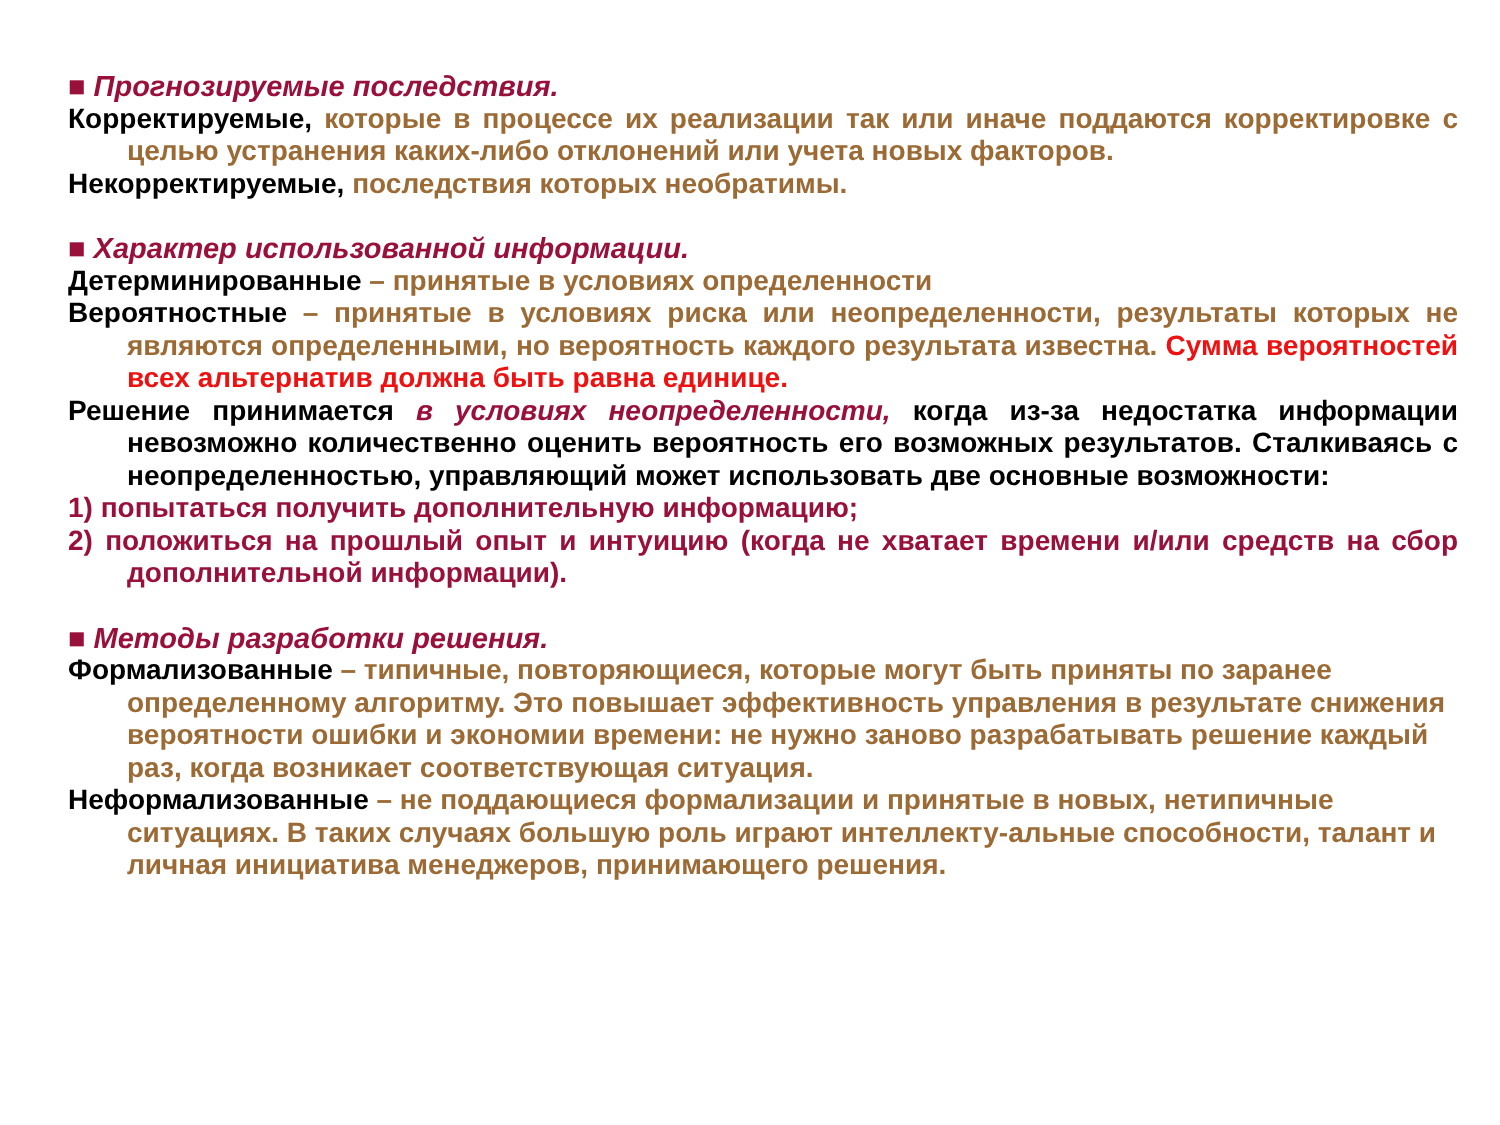■ Прогнозируемые последствия.
Корректируемые, которые в процессе их реализации так или иначе поддаются корректировке с целью устранения каких-либо отклонений или учета новых факторов.
Некорректируемые, последствия которых необратимы.
■ Характер использованной информации.
Детерминированные – принятые в условиях определенности
Вероятностные – принятые в условиях риска или неопределенности, результаты которых не являются определенными, но вероятность каждого результата известна. Сумма вероятностей всех альтернатив должна быть равна единице.
Решение принимается в условиях неопределенности, когда из-за недостатка информации невозможно количественно оценить вероятность его возможных результатов. Сталкиваясь с неопределенностью, управляющий может использовать две основные возможности:
1) попытаться получить дополнительную информацию;
2) положиться на прошлый опыт и интуицию (когда не хватает времени и/или средств на сбор дополнительной информации).
■ Методы разработки решения.
Формализованные – типичные, повторяющиеся, которые могут быть приняты по заранее определенному алгоритму. Это повышает эффективность управления в результате снижения вероятности ошибки и экономии времени: не нужно заново разрабатывать решение каждый раз, когда возникает соответствующая ситуация.
Неформализованные – не поддающиеся формализации и принятые в новых, нетипичные ситуациях. В таких случаях большую роль играют интеллекту-альные способности, талант и личная инициатива менеджеров, принимающего решения.